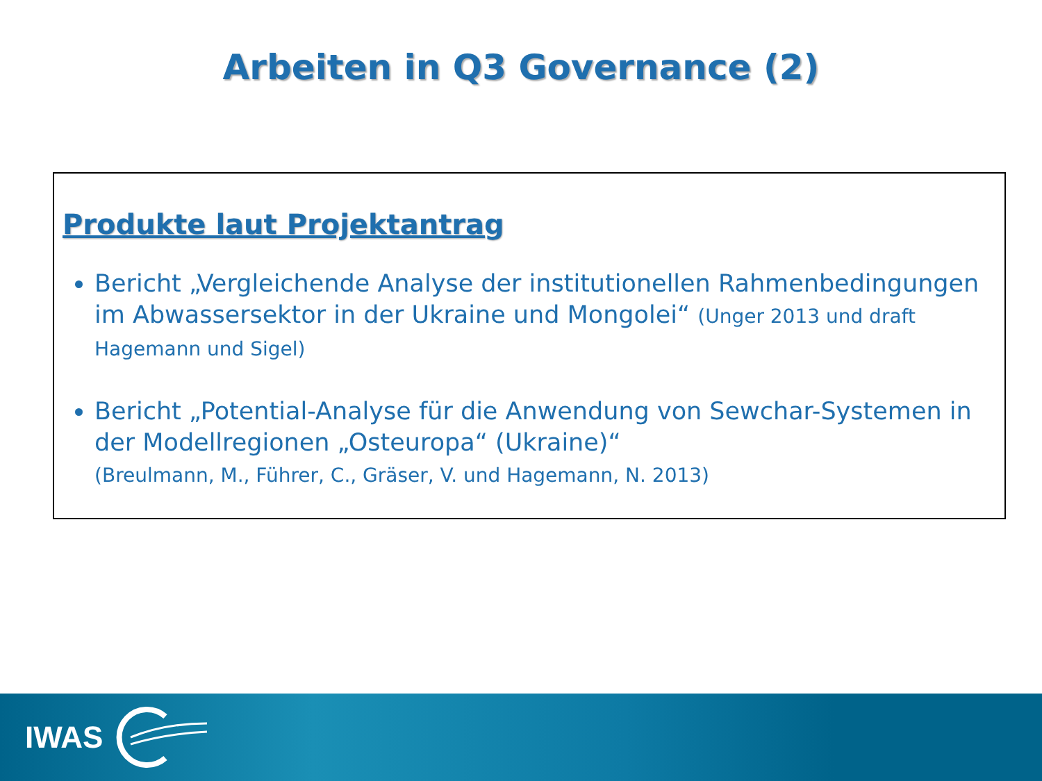Arbeiten in Q3 Governance (2)
Produkte laut Projektantrag
Bericht „Vergleichende Analyse der institutionellen Rahmenbedingungen im Abwassersektor in der Ukraine und Mongolei“ (Unger 2013 und draft Hagemann und Sigel)
Bericht „Potential-Analyse für die Anwendung von Sewchar-Systemen in der Modellregionen „Osteuropa“ (Ukraine)“
(Breulmann, M., Führer, C., Gräser, V. und Hagemann, N. 2013)
IWAS